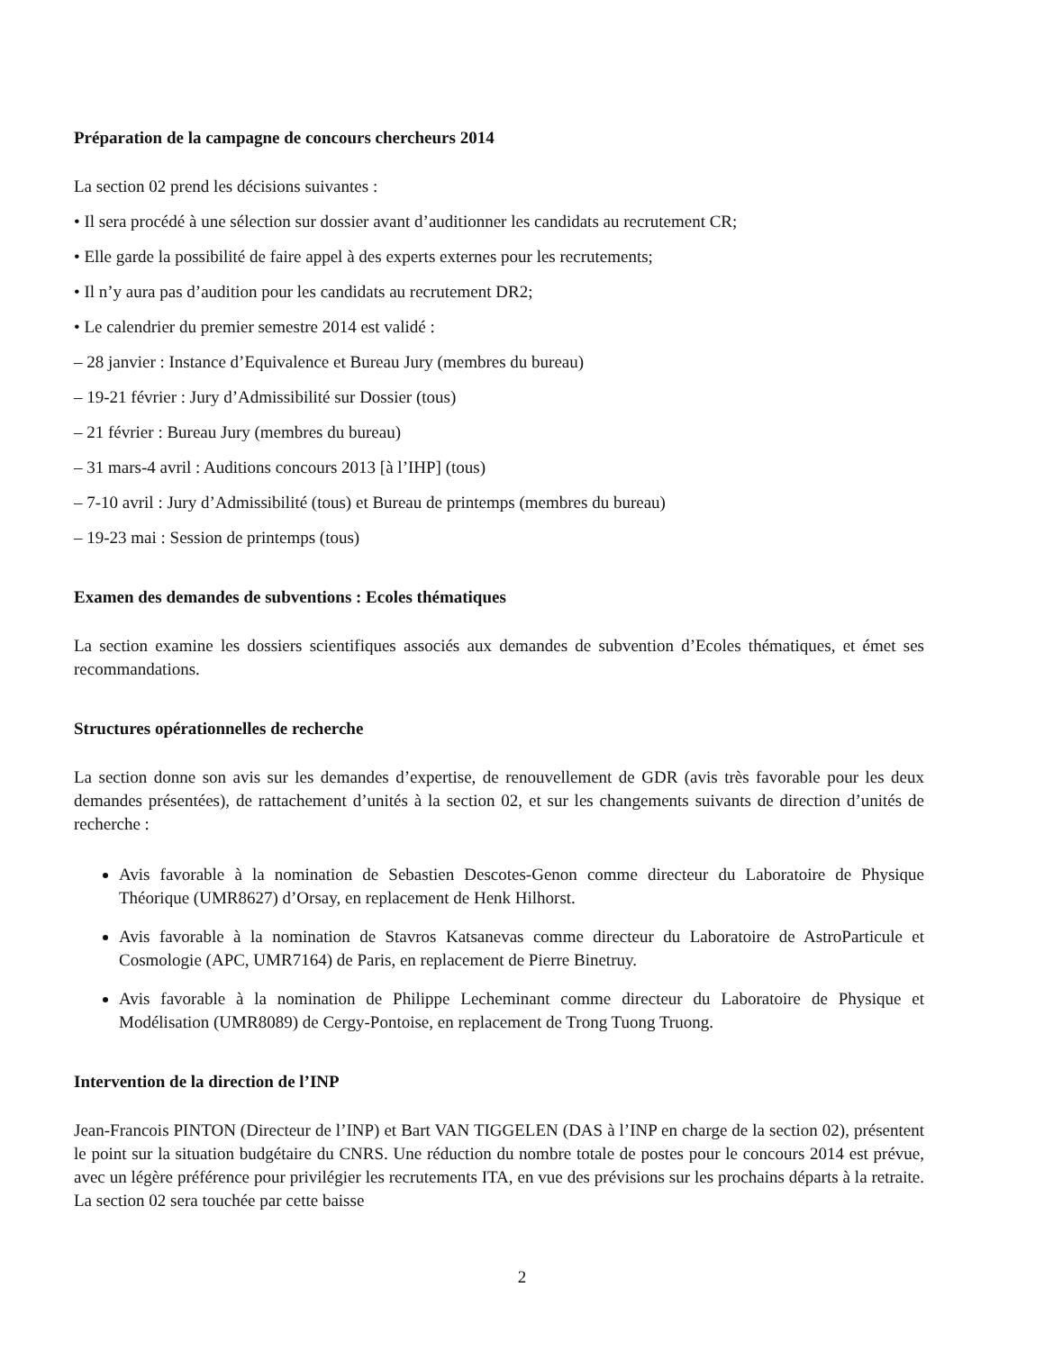Préparation de la campagne de concours chercheurs 2014
La section 02 prend les décisions suivantes :
• Il sera procédé à une sélection sur dossier avant d’auditionner les candidats au recrutement CR;
• Elle garde la possibilité de faire appel à des experts externes pour les recrutements;
• Il n’y aura pas d’audition pour les candidats au recrutement DR2;
• Le calendrier du premier semestre 2014 est validé :
– 28 janvier : Instance d’Equivalence et Bureau Jury (membres du bureau)
– 19-21 février : Jury d’Admissibilité sur Dossier (tous)
– 21 février : Bureau Jury (membres du bureau)
– 31 mars-4 avril : Auditions concours 2013 [à l’IHP] (tous)
– 7-10 avril : Jury d’Admissibilité (tous) et Bureau de printemps (membres du bureau)
– 19-23 mai : Session de printemps (tous)
Examen des demandes de subventions : Ecoles thématiques
La section examine les dossiers scientifiques associés aux demandes de subvention d’Ecoles thématiques, et émet ses recommandations.
Structures opérationnelles de recherche
La section donne son avis sur les demandes d’expertise, de renouvellement de GDR (avis très favorable pour les deux demandes présentées), de rattachement d’unités à la section 02, et sur les changements suivants de direction d’unités de recherche :
Avis favorable à la nomination de Sebastien Descotes-Genon comme directeur du Laboratoire de Physique Théorique (UMR8627) d’Orsay, en replacement de Henk Hilhorst.
Avis favorable à la nomination de Stavros Katsanevas comme directeur du Laboratoire de AstroParticule et Cosmologie (APC, UMR7164) de Paris, en replacement de Pierre Binetruy.
Avis favorable à la nomination de Philippe Lecheminant comme directeur du Laboratoire de Physique et Modélisation (UMR8089) de Cergy-Pontoise, en replacement de Trong Tuong Truong.
Intervention de la direction de l’INP
Jean-Francois PINTON (Directeur de l’INP) et Bart VAN TIGGELEN (DAS à l’INP en charge de la section 02), présentent le point sur la situation budgétaire du CNRS. Une réduction du nombre totale de postes pour le concours 2014 est prévue, avec un légère préférence pour privilégier les recrutements ITA, en vue des prévisions sur les prochains départs à la retraite. La section 02 sera touchée par cette baisse
2